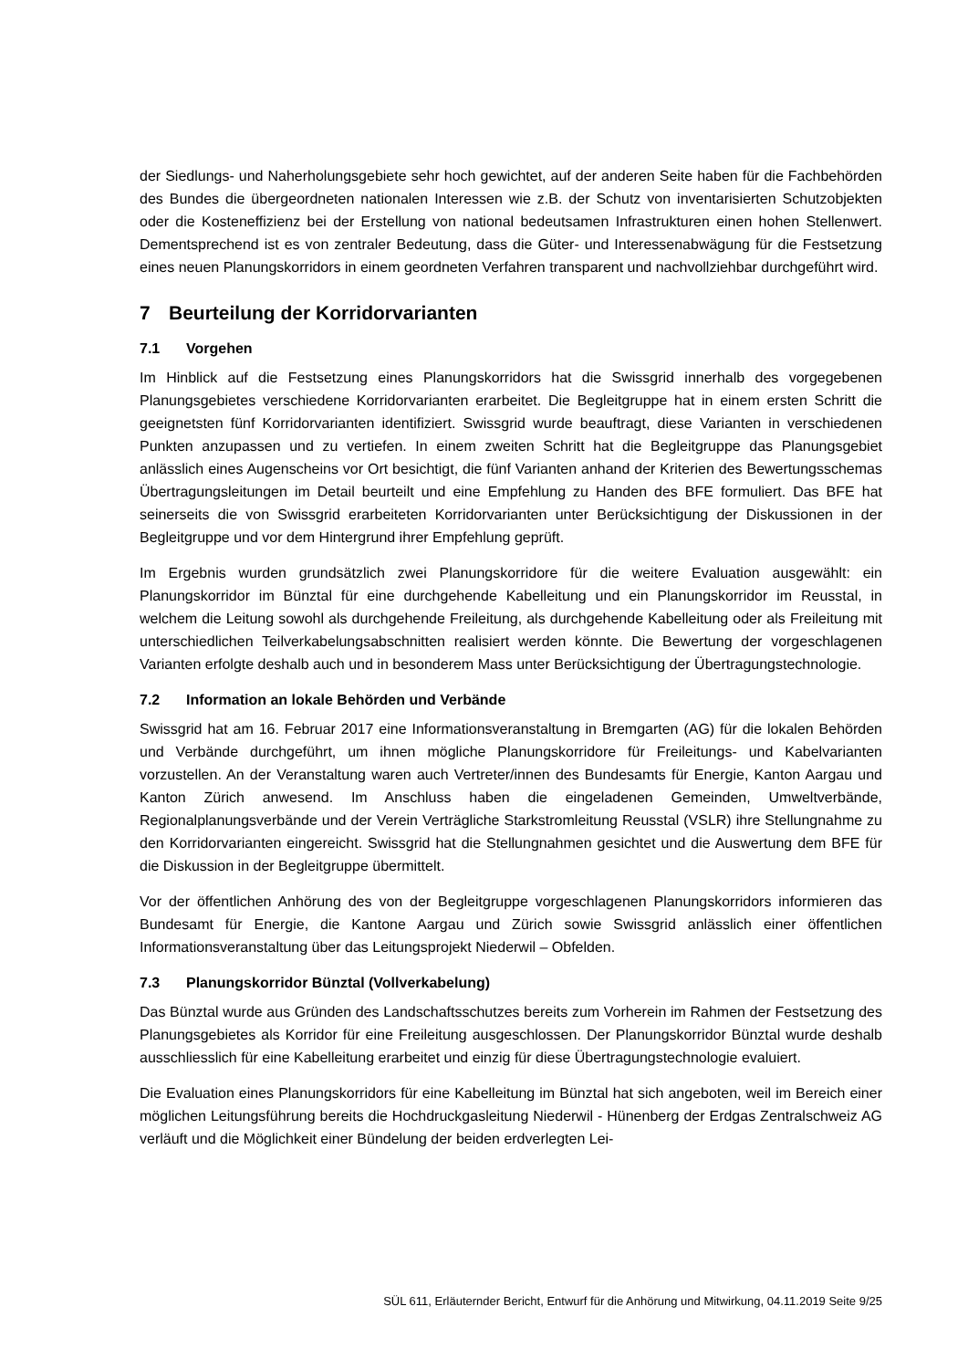der Siedlungs- und Naherholungsgebiete sehr hoch gewichtet, auf der anderen Seite haben für die Fachbehörden des Bundes die übergeordneten nationalen Interessen wie z.B. der Schutz von inventarisierten Schutzobjekten oder die Kosteneffizienz bei der Erstellung von national bedeutsamen Infrastrukturen einen hohen Stellenwert. Dementsprechend ist es von zentraler Bedeutung, dass die Güter- und Interessenabwägung für die Festsetzung eines neuen Planungskorridors in einem geordneten Verfahren transparent und nachvollziehbar durchgeführt wird.
7 Beurteilung der Korridorvarianten
7.1 Vorgehen
Im Hinblick auf die Festsetzung eines Planungskorridors hat die Swissgrid innerhalb des vorgegebenen Planungsgebietes verschiedene Korridorvarianten erarbeitet. Die Begleitgruppe hat in einem ersten Schritt die geeignetsten fünf Korridorvarianten identifiziert. Swissgrid wurde beauftragt, diese Varianten in verschiedenen Punkten anzupassen und zu vertiefen. In einem zweiten Schritt hat die Begleitgruppe das Planungsgebiet anlässlich eines Augenscheins vor Ort besichtigt, die fünf Varianten anhand der Kriterien des Bewertungsschemas Übertragungsleitungen im Detail beurteilt und eine Empfehlung zu Handen des BFE formuliert. Das BFE hat seinerseits die von Swissgrid erarbeiteten Korridorvarianten unter Berücksichtigung der Diskussionen in der Begleitgruppe und vor dem Hintergrund ihrer Empfehlung geprüft.
Im Ergebnis wurden grundsätzlich zwei Planungskorridore für die weitere Evaluation ausgewählt: ein Planungskorridor im Bünztal für eine durchgehende Kabelleitung und ein Planungskorridor im Reusstal, in welchem die Leitung sowohl als durchgehende Freileitung, als durchgehende Kabelleitung oder als Freileitung mit unterschiedlichen Teilverkabelungsabschnitten realisiert werden könnte. Die Bewertung der vorgeschlagenen Varianten erfolgte deshalb auch und in besonderem Mass unter Berücksichtigung der Übertragungstechnologie.
7.2 Information an lokale Behörden und Verbände
Swissgrid hat am 16. Februar 2017 eine Informationsveranstaltung in Bremgarten (AG) für die lokalen Behörden und Verbände durchgeführt, um ihnen mögliche Planungskorridore für Freileitungs- und Kabelvarianten vorzustellen. An der Veranstaltung waren auch Vertreter/innen des Bundesamts für Energie, Kanton Aargau und Kanton Zürich anwesend. Im Anschluss haben die eingeladenen Gemeinden, Umweltverbände, Regionalplanungsverbände und der Verein Verträgliche Starkstromleitung Reusstal (VSLR) ihre Stellungnahme zu den Korridorvarianten eingereicht. Swissgrid hat die Stellungnahmen gesichtet und die Auswertung dem BFE für die Diskussion in der Begleitgruppe übermittelt.
Vor der öffentlichen Anhörung des von der Begleitgruppe vorgeschlagenen Planungskorridors informieren das Bundesamt für Energie, die Kantone Aargau und Zürich sowie Swissgrid anlässlich einer öffentlichen Informationsveranstaltung über das Leitungsprojekt Niederwil – Obfelden.
7.3 Planungskorridor Bünztal (Vollverkabelung)
Das Bünztal wurde aus Gründen des Landschaftsschutzes bereits zum Vorherein im Rahmen der Festsetzung des Planungsgebietes als Korridor für eine Freileitung ausgeschlossen. Der Planungskorridor Bünztal wurde deshalb ausschliesslich für eine Kabelleitung erarbeitet und einzig für diese Übertragungstechnologie evaluiert.
Die Evaluation eines Planungskorridors für eine Kabelleitung im Bünztal hat sich angeboten, weil im Bereich einer möglichen Leitungsführung bereits die Hochdruckgasleitung Niederwil - Hünenberg der Erdgas Zentralschweiz AG verläuft und die Möglichkeit einer Bündelung der beiden erdverlegten Lei-
SÜL 611, Erläuternder Bericht, Entwurf für die Anhörung und Mitwirkung, 04.11.2019 Seite 9/25